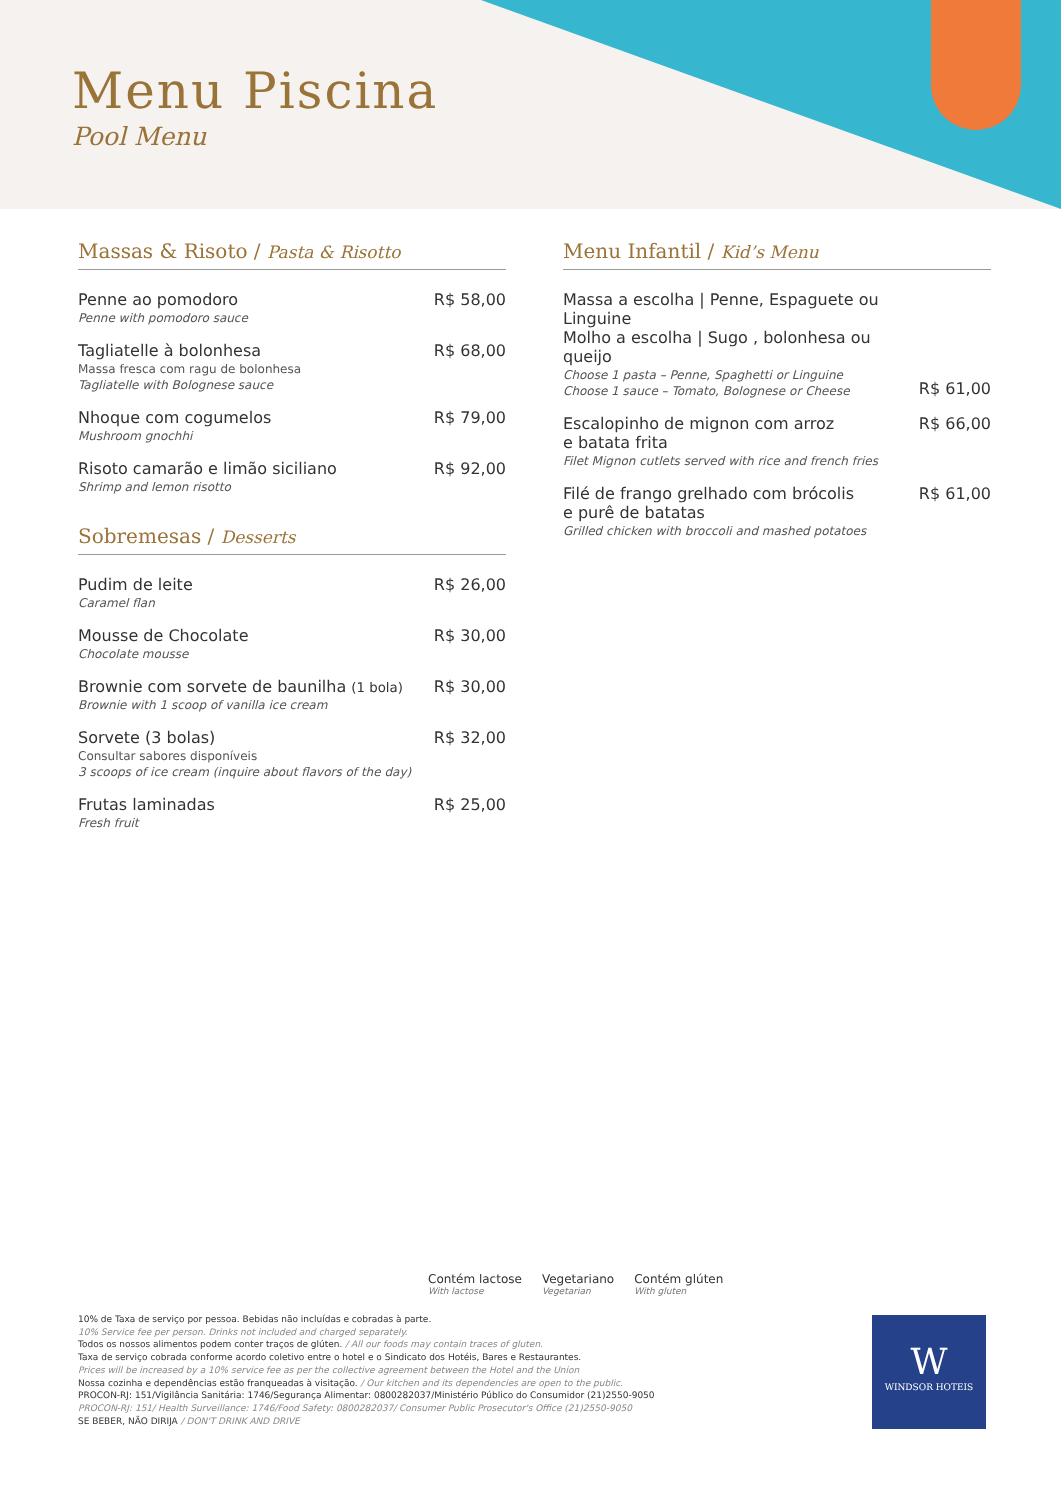Menu Piscina
Pool Menu
Massas & Risoto / Pasta & Risotto
Penne ao pomodoro
Penne with pomodoro sauce
R$ 58,00
Tagliatelle à bolonhesa
Massa fresca com ragu de bolonhesa
Tagliatelle with Bolognese sauce
R$ 68,00
Nhoque com cogumelos
Mushroom gnochhi
R$ 79,00
Risoto camarão e limão siciliano
Shrimp and lemon risotto
R$ 92,00
Sobremesas / Desserts
Pudim de leite
Caramel flan
R$ 26,00
Mousse de Chocolate
Chocolate mousse
R$ 30,00
Brownie com sorvete de baunilha (1 bola)
Brownie with 1 scoop of vanilla ice cream
R$ 30,00
Sorvete (3 bolas)
Consultar sabores disponíveis
3 scoops of ice cream (inquire about flavors of the day)
R$ 32,00
Frutas laminadas
Fresh fruit
R$ 25,00
Menu Infantil / Kid’s Menu
Massa a escolha | Penne, Espaguete ou Linguine
Molho a escolha | Sugo , bolonhesa ou queijo
Choose 1 pasta – Penne, Spaghetti or Linguine
Choose 1 sauce – Tomato, Bolognese or Cheese
R$ 61,00
Escalopinho de mignon com arroz
e batata frita
Filet Mignon cutlets served with rice and french fries
R$ 66,00
Filé de frango grelhado com brócolis
e purê de batatas
Grilled chicken with broccoli and mashed potatoes
R$ 61,00
Contém lactose
With lactose
Vegetariano
Vegetarian
Contém glúten
With gluten
10% de Taxa de serviço por pessoa. Bebidas não incluídas e cobradas à parte.
10% Service fee per person. Drinks not included and charged separately.
Todos os nossos alimentos podem conter traços de glúten. / All our foods may contain traces of gluten.
Taxa de serviço cobrada conforme acordo coletivo entre o hotel e o Sindicato dos Hotéis, Bares e Restaurantes.
Prices will be increased by a 10% service fee as per the collective agreement between the Hotel and the Union
Nossa cozinha e dependências estão franqueadas à visitação. / Our kitchen and its dependencies are open to the public.
PROCON-RJ: 151/Vigilância Sanitária: 1746/Segurança Alimentar: 0800282037/Ministério Público do Consumidor (21)2550-9050
PROCON-RJ: 151/ Health Surveillance: 1746/Food Safety: 0800282037/ Consumer Public Prosecutor's Office (21)2550-9050
SE BEBER, NÃO DIRIJA / DON'T DRINK AND DRIVE
W
WINDSOR HOTEIS